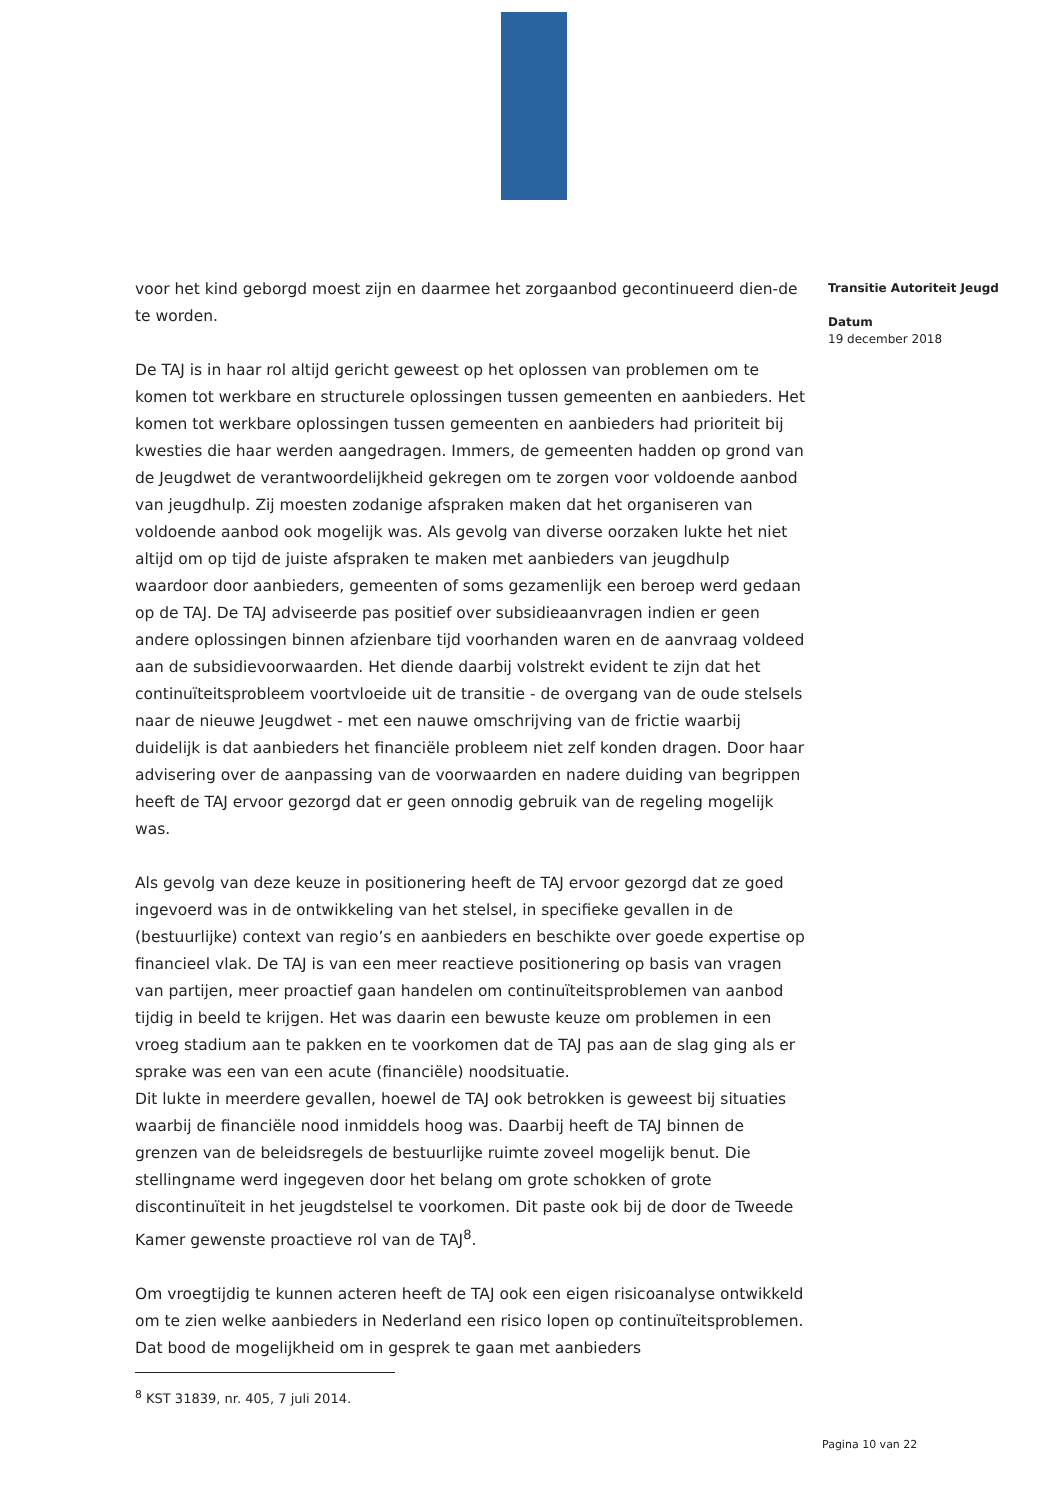voor het kind geborgd moest zijn en daarmee het zorgaanbod gecontinueerd dien-de te worden.
De TAJ is in haar rol altijd gericht geweest op het oplossen van problemen om te komen tot werkbare en structurele oplossingen tussen gemeenten en aanbieders. Het komen tot werkbare oplossingen tussen gemeenten en aanbieders had prioriteit bij kwesties die haar werden aangedragen. Immers, de gemeenten hadden op grond van de Jeugdwet de verantwoordelijkheid gekregen om te zorgen voor voldoende aanbod van jeugdhulp. Zij moesten zodanige afspraken maken dat het organiseren van voldoende aanbod ook mogelijk was. Als gevolg van diverse oorzaken lukte het niet altijd om op tijd de juiste afspraken te maken met aanbieders van jeugdhulp waardoor door aanbieders, gemeenten of soms gezamenlijk een beroep werd gedaan op de TAJ. De TAJ adviseerde pas positief over subsidieaanvragen indien er geen andere oplossingen binnen afzienbare tijd voorhanden waren en de aanvraag voldeed aan de subsidievoorwaarden. Het diende daarbij volstrekt evident te zijn dat het continuïteitsprobleem voortvloeide uit de transitie - de overgang van de oude stelsels naar de nieuwe Jeugdwet - met een nauwe omschrijving van de frictie waarbij duidelijk is dat aanbieders het financiële probleem niet zelf konden dragen. Door haar advisering over de aanpassing van de voorwaarden en nadere duiding van begrippen heeft de TAJ ervoor gezorgd dat er geen onnodig gebruik van de regeling mogelijk was.
Als gevolg van deze keuze in positionering heeft de TAJ ervoor gezorgd dat ze goed ingevoerd was in de ontwikkeling van het stelsel, in specifieke gevallen in de (bestuurlijke) context van regio’s en aanbieders en beschikte over goede expertise op financieel vlak. De TAJ is van een meer reactieve positionering op basis van vragen van partijen, meer proactief gaan handelen om continuïteitsproblemen van aanbod tijdig in beeld te krijgen. Het was daarin een bewuste keuze om problemen in een vroeg stadium aan te pakken en te voorkomen dat de TAJ pas aan de slag ging als er sprake was een van een acute (financiële) noodsituatie.
Dit lukte in meerdere gevallen, hoewel de TAJ ook betrokken is geweest bij situaties waarbij de financiële nood inmiddels hoog was. Daarbij heeft de TAJ binnen de grenzen van de beleidsregels de bestuurlijke ruimte zoveel mogelijk benut. Die stellingname werd ingegeven door het belang om grote schokken of grote discontinuïteit in het jeugdstelsel te voorkomen. Dit paste ook bij de door de Tweede Kamer gewenste proactieve rol van de TAJ<sup>8</sup>.
Om vroegtijdig te kunnen acteren heeft de TAJ ook een eigen risicoanalyse ontwikkeld om te zien welke aanbieders in Nederland een risico lopen op continuïteitsproblemen. Dat bood de mogelijkheid om in gesprek te gaan met aanbieders
<sup>8</sup> KST 31839, nr. 405, 7 juli 2014.
Transitie Autoriteit Jeugd
Datum
19 december 2018
Pagina 10 van 22